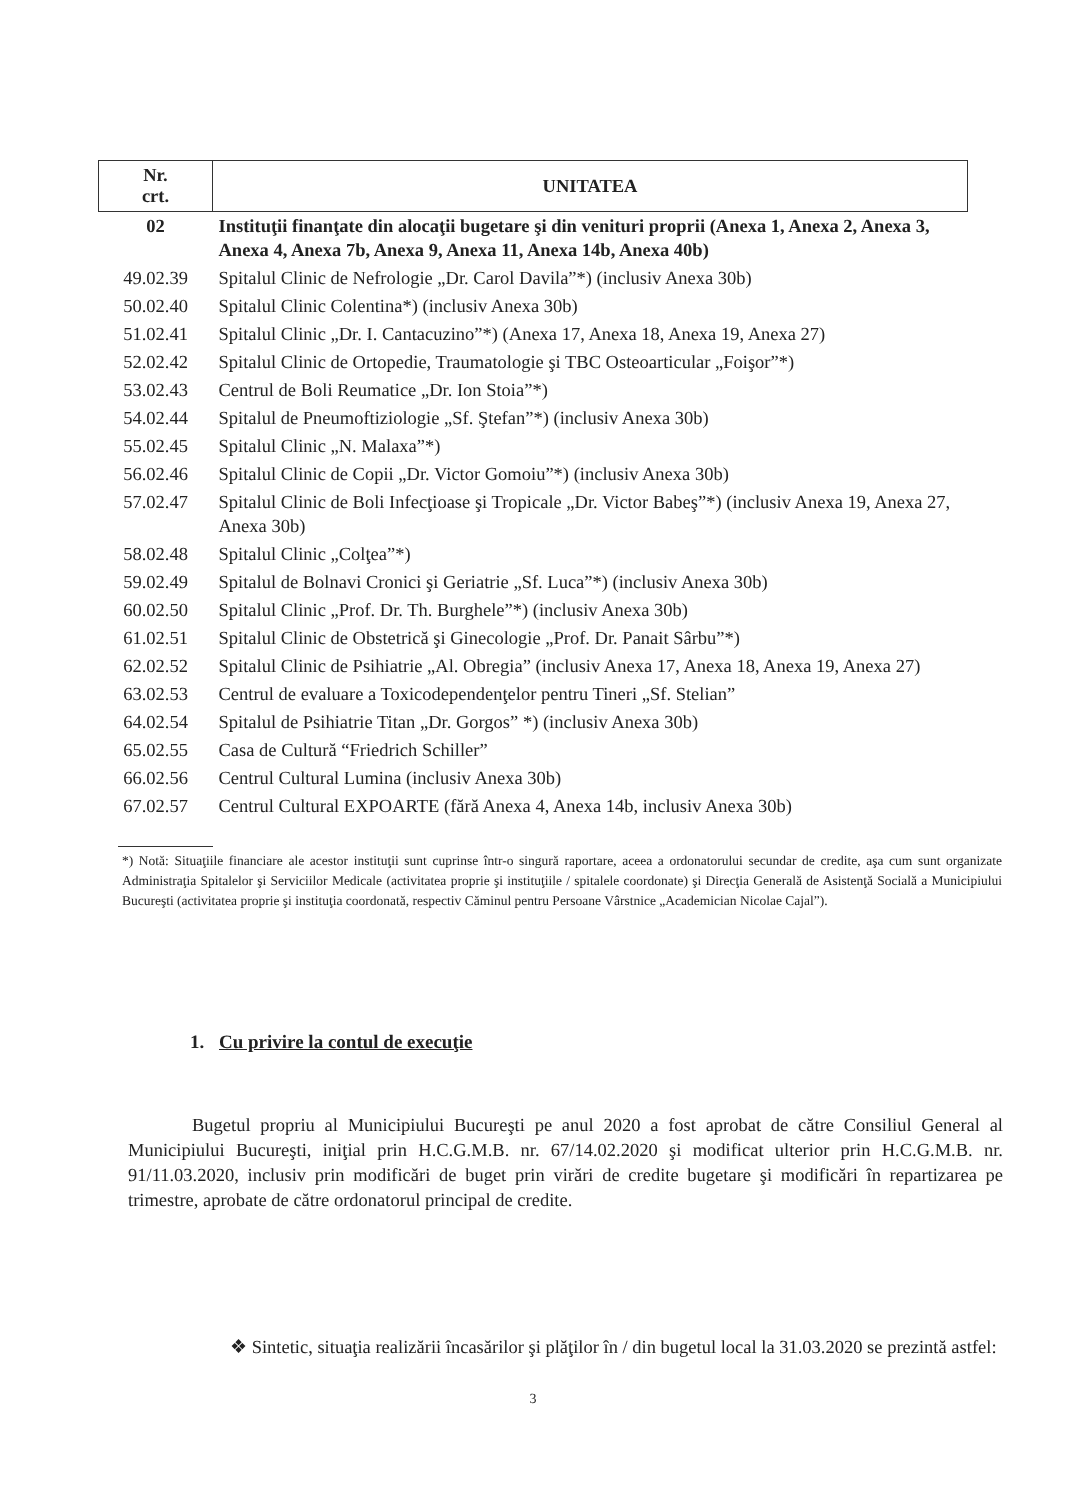| Nr. crt. | UNITATEA |
| --- | --- |
| 02 | Instituţii finanţate din alocaţii bugetare şi din venituri proprii (Anexa 1, Anexa 2, Anexa 3, Anexa 4, Anexa 7b, Anexa 9, Anexa 11, Anexa 14b, Anexa 40b) |
| 49.02.39 | Spitalul Clinic de Nefrologie „Dr. Carol Davila”*) (inclusiv Anexa 30b) |
| 50.02.40 | Spitalul Clinic Colentina*) (inclusiv Anexa 30b) |
| 51.02.41 | Spitalul Clinic „Dr. I. Cantacuzino”*) (Anexa 17, Anexa 18, Anexa 19, Anexa 27) |
| 52.02.42 | Spitalul Clinic de Ortopedie, Traumatologie şi TBC Osteoarticular „Foişor”*) |
| 53.02.43 | Centrul de Boli Reumatice „Dr. Ion Stoia”*) |
| 54.02.44 | Spitalul de Pneumoftiziologie „Sf. Ştefan”*) (inclusiv Anexa 30b) |
| 55.02.45 | Spitalul Clinic „N. Malaxa”*) |
| 56.02.46 | Spitalul Clinic de Copii „Dr. Victor Gomoiu”*) (inclusiv Anexa 30b) |
| 57.02.47 | Spitalul Clinic de Boli Infecţioase şi Tropicale „Dr. Victor Babeş”*) (inclusiv Anexa 19, Anexa 27, Anexa 30b) |
| 58.02.48 | Spitalul Clinic „Colţea”*) |
| 59.02.49 | Spitalul de Bolnavi Cronici şi Geriatrie „Sf. Luca”*) (inclusiv Anexa 30b) |
| 60.02.50 | Spitalul Clinic „Prof. Dr. Th. Burghele”*) (inclusiv Anexa 30b) |
| 61.02.51 | Spitalul Clinic de Obstetrică şi Ginecologie „Prof. Dr. Panait Sârbu”*) |
| 62.02.52 | Spitalul Clinic de Psihiatrie „Al. Obregia” (inclusiv Anexa 17, Anexa 18, Anexa 19, Anexa 27) |
| 63.02.53 | Centrul de evaluare a Toxicodependenţelor pentru Tineri „Sf. Stelian” |
| 64.02.54 | Spitalul de Psihiatrie Titan „Dr. Gorgos” *) (inclusiv Anexa 30b) |
| 65.02.55 | Casa de Cultură “Friedrich Schiller” |
| 66.02.56 | Centrul Cultural Lumina (inclusiv Anexa 30b) |
| 67.02.57 | Centrul Cultural EXPOARTE (fără Anexa 4, Anexa 14b, inclusiv Anexa 30b) |
*) Notă: Situaţiile financiare ale acestor instituţii sunt cuprinse într-o singură raportare, aceea a ordonatorului secundar de credite, aşa cum sunt organizate Administraţia Spitalelor şi Serviciilor Medicale (activitatea proprie şi instituţiile / spitalele coordonate) şi Direcţia Generală de Asistenţă Socială a Municipiului Bucureşti (activitatea proprie şi instituţia coordonată, respectiv Căminul pentru Persoane Vârstnice „Academician Nicolae Cajal”).
1. Cu privire la contul de execuţie
Bugetul propriu al Municipiului Bucureşti pe anul 2020 a fost aprobat de către Consiliul General al Municipiului Bucureşti, iniţial prin H.C.G.M.B. nr. 67/14.02.2020 şi modificat ulterior prin H.C.G.M.B. nr. 91/11.03.2020, inclusiv prin modificări de buget prin virări de credite bugetare şi modificări în repartizarea pe trimestre, aprobate de către ordonatorul principal de credite.
❖ Sintetic, situaţia realizării încasărilor şi plăţilor în / din bugetul local la 31.03.2020 se prezintă astfel:
3